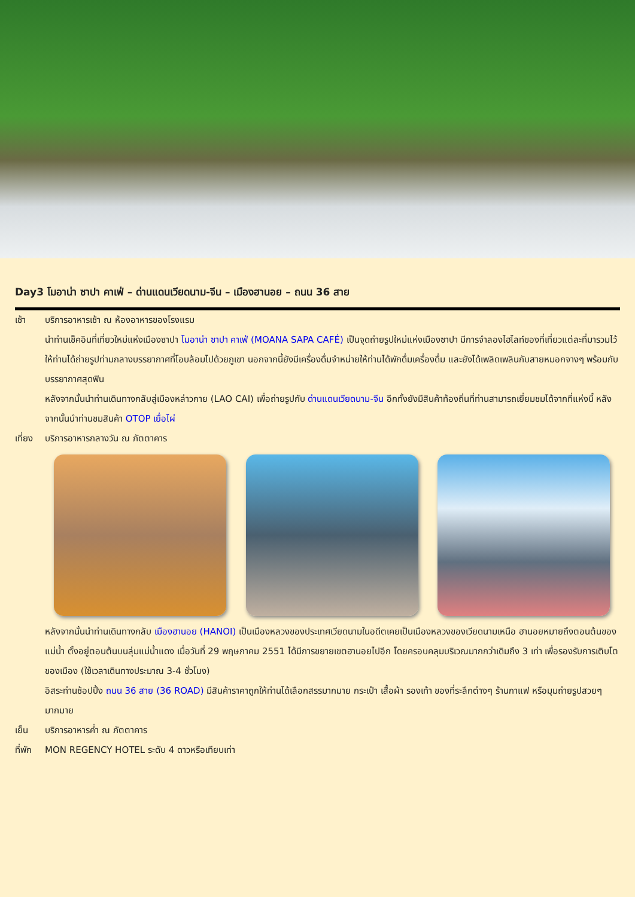Day3 โมอาน่า ซาปา คาเฟ่ – ด่านแดนเวียดนาม-จีน – เมืองฮานอย – ถนน 36 สาย
เช้า บริการอาหารเช้า ณ ห้องอาหารของโรงแรม
นำท่านเช็คอินที่เที่ยวใหม่แห่งเมืองซาปา โมอาน่า ซาปา คาเฟ่ (MOANA SAPA CAFÉ) เป็นจุดถ่ายรูปใหม่แห่งเมืองซาปา มีการจำลองไฮไลท์ของที่เที่ยวแต่ละที่มารวมไว้ให้ท่านได้ถ่ายรูปท่ามกลางบรรยากาศที่โอบล้อมไปด้วยภูเขา นอกจากนี้ยังมีเครื่องดื่มจำหน่ายให้ท่านได้พักดื่มเครื่องดื่ม และยังได้เพลิดเพลินกับสายหมอกจางๆ พร้อมกับบรรยากาศสุดฟิน
หลังจากนั้นนำท่านเดินทางกลับสู่เมืองหล่าวกาย (LAO CAI) เพื่อถ่ายรูปกับ ด่านแดนเวียดนาม-จีน อีกทั้งยังมีสินค้าท้องถิ่นที่ท่านสามารถเยี่ยมชมได้จากที่แห่งนี้ หลังจากนั้นนำท่านชมสินค้า OTOP เยื่อไผ่
เที่ยง
บริการอาหารกลางวัน ณ ภัตตาคาร
หลังจากนั้นนำท่านเดินทางกลับ เมืองฮานอย (HANOI) เป็นเมืองหลวงของประเทศเวียดนามในอดีตเคยเป็นเมืองหลวงของเวียดนามเหนือ ฮานอยหมายถึงตอนต้นของแม่น้ำ ตั้งอยู่ตอนต้นบนลุ่มแม่น้ำแดง เมื่อวันที่ 29 พฤษภาคม 2551 ได้มีการขยายเขตฮานอยไปอีก โดยครอบคลุมบริเวณมากกว่าเดิมถึง 3 เท่า เพื่อรองรับการเติบโตของเมือง (ใช้เวลาเดินทางประมาณ 3-4 ชั่วโมง)
อิสระท่านช้อปปิ้ง ถนน 36 สาย (36 ROAD) มีสินค้าราคาถูกให้ท่านได้เลือกสรรมากมาย กระเป๋า เสื้อผ้า รองเท้า ของที่ระลึกต่างๆ ร้านกาแฟ หรือมุมถ่ายรูปสวยๆ มากมาย
เย็น บริการอาหารค่ำ ณ ภัตตาคาร
ที่พัก
MON REGENCY HOTEL ระดับ 4 ดาวหรือเทียบเท่า